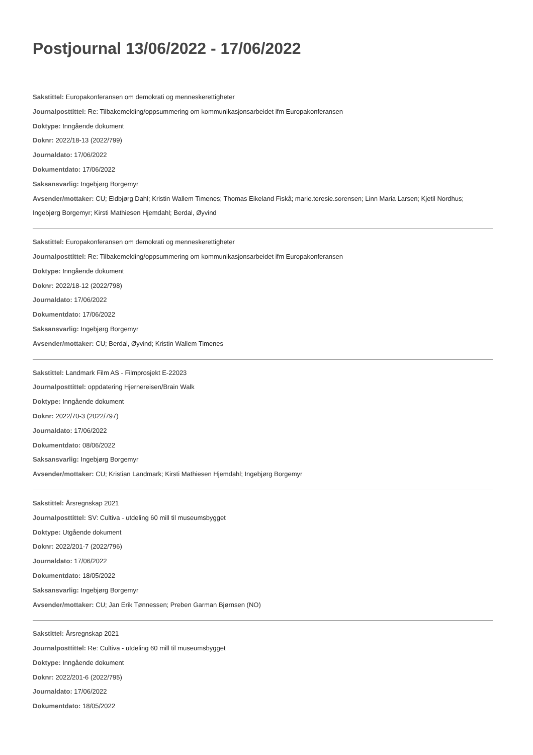Postjournal 13/06/2022 - 17/06/2022
Sakstittel: Europakonferansen om demokrati og menneskerettigheter
Journalposttittel: Re: Tilbakemelding/oppsummering om kommunikasjonsarbeidet ifm Europakonferansen
Doktype: Inngående dokument
Doknr: 2022/18-13 (2022/799)
Journaldato: 17/06/2022
Dokumentdato: 17/06/2022
Saksansvarlig: Ingebjørg Borgemyr
Avsender/mottaker: CU; Eldbjørg Dahl; Kristin Wallem Timenes; Thomas Eikeland Fiskå; marie.teresie.sorensen; Linn Maria Larsen; Kjetil Nordhus; Ingebjørg Borgemyr; Kirsti Mathiesen Hjemdahl; Berdal, Øyvind
Sakstittel: Europakonferansen om demokrati og menneskerettigheter
Journalposttittel: Re: Tilbakemelding/oppsummering om kommunikasjonsarbeidet ifm Europakonferansen
Doktype: Inngående dokument
Doknr: 2022/18-12 (2022/798)
Journaldato: 17/06/2022
Dokumentdato: 17/06/2022
Saksansvarlig: Ingebjørg Borgemyr
Avsender/mottaker: CU; Berdal, Øyvind; Kristin Wallem Timenes
Sakstittel: Landmark Film AS - Filmprosjekt E-22023
Journalposttittel: oppdatering Hjernereisen/Brain Walk
Doktype: Inngående dokument
Doknr: 2022/70-3 (2022/797)
Journaldato: 17/06/2022
Dokumentdato: 08/06/2022
Saksansvarlig: Ingebjørg Borgemyr
Avsender/mottaker: CU; Kristian Landmark; Kirsti Mathiesen Hjemdahl; Ingebjørg Borgemyr
Sakstittel: Årsregnskap 2021
Journalposttittel: SV: Cultiva - utdeling 60 mill til museumsbygget
Doktype: Utgående dokument
Doknr: 2022/201-7 (2022/796)
Journaldato: 17/06/2022
Dokumentdato: 18/05/2022
Saksansvarlig: Ingebjørg Borgemyr
Avsender/mottaker: CU; Jan Erik Tønnessen; Preben Garman Bjørnsen (NO)
Sakstittel: Årsregnskap 2021
Journalposttittel: Re: Cultiva - utdeling 60 mill til museumsbygget
Doktype: Inngående dokument
Doknr: 2022/201-6 (2022/795)
Journaldato: 17/06/2022
Dokumentdato: 18/05/2022